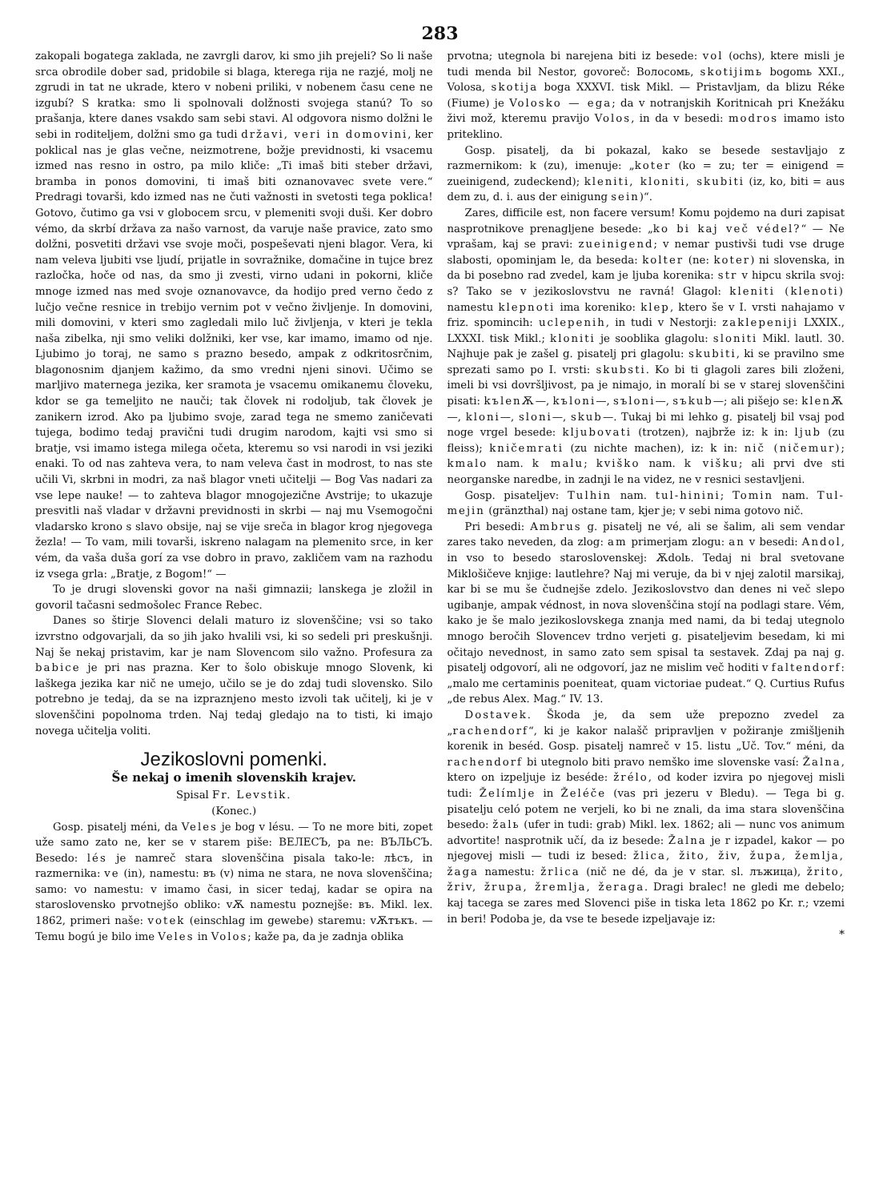283
zakopali bogatega zaklada, ne zavrgli darov, ki smo jih prejeli? So li naše srca obrodile dober sad, pridobile si blaga, kterega rija ne razjé, molj ne zgrudi in tat ne ukrade, ktero v nobeni priliki, v nobenem času cene ne izgubí? S kratka: smo li spolnovali dolžnosti svojega stanú? To so prašanja, ktere danes vsakdo sam sebi stavi. Al odgovora nismo dolžni le sebi in roditeljem, dolžni smo ga tudi državi, veri in domovini, ker poklical nas je glas večne, neizmotrene, božje previdnosti, ki vsacemu izmed nas resno in ostro, pa milo kliče: „Ti imaš biti steber državi, bramba in ponos domovini, ti imaš biti oznanovavec svete vere.“ Predragi tovarši, kdo izmed nas ne čuti važnosti in svetosti tega poklica! Gotovo, čutimo ga vsi v globocem srcu, v plemeniti svoji duši. Ker dobro vémo, da skrbí država za našo varnost, da varuje naše pravice, zato smo dolžni, posvetiti državi vse svoje moči, pospeševati njeni blagor. Vera, ki nam veleva ljubiti vse ljudí, prijatle in sovražnike, domačine in tujce brez razločka, hoče od nas, da smo ji zvesti, virno udani in pokorni, kliče mnoge izmed nas med svoje oznanovavce, da hodijo pred verno čedo z lučjo večne resnice in trebijo vernim pot v večno življenje. In domovini, mili domovini, v kteri smo zagledali milo luč življenja, v kteri je tekla naša zibelka, nji smo veliki dolžniki, ker vse, kar imamo, imamo od nje. Ljubimo jo toraj, ne samo s prazno besedo, ampak z odkritosrčnim, blagonosnim djanjem kažimo, da smo vredni njeni sinovi. Učimo se marljivo maternega jezika, ker sramota je vsacemu omikanemu človeku, kdor se ga temeljito ne nauči; tak človek ni rodoljub, tak človek je zanikern izrod. Ako pa ljubimo svoje, zarad tega ne smemo zaničevati tujega, bodimo tedaj pravični tudi drugim narodom, kajti vsi smo si bratje, vsi imamo istega milega očeta, kteremu so vsi narodi in vsi jeziki enaki. To od nas zahteva vera, to nam veleva čast in modrost, to nas ste učili Vi, skrbni in modri, za naš blagor vneti učitelji — Bog Vas nadari za vse lepe nauke! — to zahteva blagor mnogojezične Avstrije; to ukazuje presvitli naš vladar v državni previdnosti in skrbi — naj mu Vsemogočni vladarsko krono s slavo obsije, naj se vije sreča in blagor krog njegovega žezla! — To vam, mili tovarši, iskreno nalagam na plemenito srce, in ker vém, da vaša duša gorí za vse dobro in pravo, zakličem vam na razhodu iz vsega grla: „Bratje, z Bogom!“ —
To je drugi slovenski govor na naši gimnazii; lanskega je zložil in govoril tačasni sedmošolec France Rebec.
Danes so štirje Slovenci delali maturo iz slovenščine; vsi so tako izvrstno odgovarjali, da so jih jako hvalili vsi, ki so sedeli pri preskušnji. Naj še nekaj pristavim, kar je nam Slovencom silo važno. Profesura za babice je pri nas prazna. Ker to šolo obiskuje mnogo Slovenk, ki laškega jezika kar nič ne umejo, učilo se je do zdaj tudi slovensko. Silo potrebno je tedaj, da se na izpraznjeno mesto izvoli tak učitelj, ki je v slovenščini popolnoma trden. Naj tedaj gledajo na to tisti, ki imajo novega učitelja voliti.
Jezikoslovni pomenki.
Še nekaj o imenih slovenskih krajev.
Spisal Fr. Levstik.
(Konec.)
Gosp. pisatelj méni, da Veles je bog v lésu. — To ne more biti, zopet uže samo zato ne, ker se v starem piše: ВЕЛЕСЪ, pa ne: ВЪЛЬСЪ. Besedo: lés je namreč stara slovenščina pisala tako-le: лѣсъ, in razmernika: ve (in), namestu: въ (v) nima ne stara, ne nova slovenščina; samo: vo namestu: v imamo časi, in sicer tedaj, kadar se opira na staroslovensko prvotnejšo obliko: vѪ namestu poznejše: въ. Mikl. lex. 1862, primeri naše: votek (einschlag im gewebe) staremu: vѪтъкъ. — Temu bogú je bilo ime Veles in Volos; kaže pa, da je zadnja oblika
prvotna; utegnola bi narejena biti iz besede: vol (ochs), ktere misli je tudi menda bil Nestor, govoreč: Волосомь, skotijimь bogomь XXI., Volosa, skotija boga XXXVI. tisk Mikl. — Pristavljam, da blizu Réke (Fiume) je Volosko — ega; da v notranjskih Koritnicah pri Knežáku živi mož, kteremu pravijo Volos, in da v besedi: modros imamo isto priteklino.
Gosp. pisatelj, da bi pokazal, kako se besede sestavljajo z razmernikom: k (zu), imenuje: „koter (ko = zu; ter = einigend = zueinigend, zudeckend); kleniti, kloniti, skubiti (iz, ko, biti = aus dem zu, d. i. aus der einigung sein)“.
Zares, difficile est, non facere versum! Komu pojdemo na duri zapisat nasprotnikove prenagljene besede: „ko bi kaj več védel?“ — Ne vprašam, kaj se pravi: zueinigend; v nemar pustivši tudi vse druge slabosti, opominjam le, da beseda: kolter (ne: koter) ni slovenska, in da bi posebno rad zvedel, kam je ljuba korenika: str v hipcu skrila svoj: s? Tako se v jezikoslovstvu ne ravná! Glagol: kleniti (klenoti) namestu klepnoti ima koreniko: klep, ktero še v I. vrsti nahajamo v friz. spomincih: uclepenih, in tudi v Nestorji: zaklepeniji LXXIX., LXXXI. tisk Mikl.; kloniti je sooblika glagolu: sloniti Mikl. lautl. 30. Najhuje pak je zašel g. pisatelj pri glagolu: skubiti, ki se pravilno sme sprezati samo po I. vrsti: skubsti. Ko bi ti glagoli zares bili zloženi, imeli bi vsi dovršljivost, pa je nimajo, in moralí bi se v starej slovenščini pisati: kъlenѪ—, kъloni—, sъloni—, sъkub—; ali pišejo se: klenѪ—, kloni—, sloni—, skub—. Tukaj bi mi lehko g. pisatelj bil vsaj pod noge vrgel besede: kljubovati (trotzen), najbrže iz: k in: ljub (zu fleiss); kničemrati (zu nichte machen), iz: k in: nič (ničemur); kmalo nam. k malu; kviško nam. k višku; ali prvi dve sti neorganske naredbe, in zadnji le na videz, ne v resnici sestavljeni.
Gosp. pisateljev: Tulhin nam. tul-hinini; Tomin nam. Tul-mejin (gränzthal) naj ostane tam, kjer je; v sebi nima gotovo nič.
Pri besedi: Ambrus g. pisatelj ne vé, ali se šalim, ali sem vendar zares tako neveden, da zlog: am primerjam zlogu: an v besedi: Andol, in vso to besedo staroslovenskej: Ѫdolь. Tedaj ni bral svetovane Miklošičeve knjige: lautlehre? Naj mi veruje, da bi v njej zalotil marsikaj, kar bi se mu še čudnejše zdelo. Jezikoslovstvo dan denes ni več slepo ugibanje, ampak védnost, in nova slovenščina stojí na podlagi stare. Vém, kako je še malo jezikoslovskega znanja med nami, da bi tedaj utegnolo mnogo beročih Slovencev trdno verjeti g. pisateljevim besedam, ki mi očitajo nevednost, in samo zato sem spisal ta sestavek. Zdaj pa naj g. pisatelj odgovorí, ali ne odgovorí, jaz ne mislim več hoditi v faltendorf: „malo me certaminis poeniteat, quam victoriae pudeat.“ Q. Curtius Rufus „de rebus Alex. Mag.“ IV. 13.
Dostavek. Škoda je, da sem uže prepozno zvedel za „rachendorf“, ki je kakor nalašč pripravljen v požiranje zmišljenih korenik in beséd. Gosp. pisatelj namreč v 15. listu „Uč. Tov.“ méni, da rachendorf bi utegnolo biti pravo nemško ime slovenske vasí: Žalna, ktero on izpeljuje iz beséde: žrélo, od koder izvira po njegovej misli tudi: Želímlje in Želéče (vas pri jezeru v Bledu). — Tega bi g. pisatelju celó potem ne verjeli, ko bi ne znali, da ima stara slovenščina besedo: žalь (ufer in tudi: grab) Mikl. lex. 1862; ali — nunc vos animum advortite! nasprotnik učí, da iz besede: Žalna je r izpadel, kakor — po njegovej misli — tudi iz besed: žlica, žito, živ, župa, žemlja, žaga namestu: žrlica (nič ne dé, da je v star. sl. лъжица), žrito, žriv, žrupa, žremlja, žeraga. Dragi bralec! ne gledi me debelo; kaj tacega se zares med Slovenci piše in tiska leta 1862 po Kr. r.; vzemi in beri! Podoba je, da vse te besede izpeljavaje iz:
*